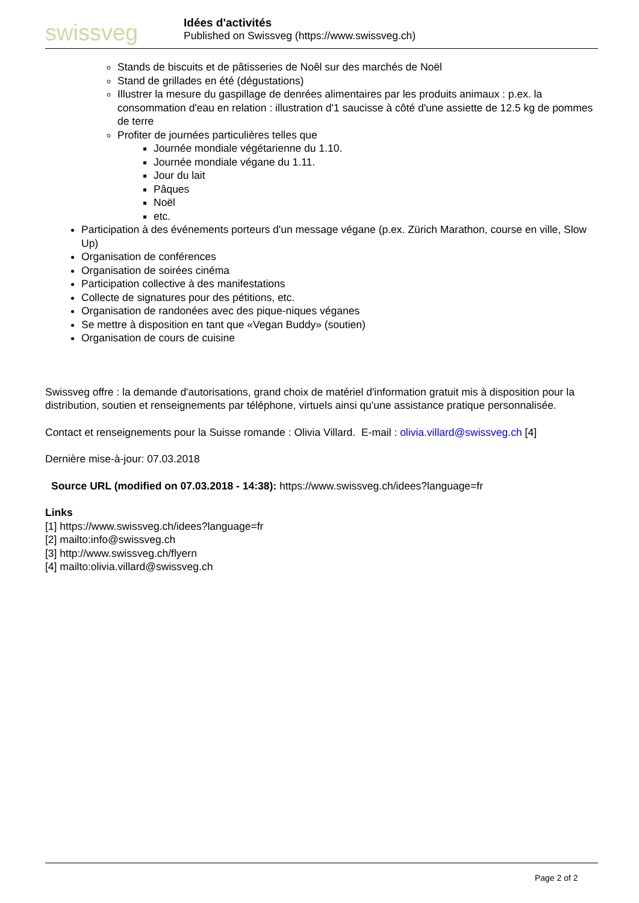swissveg
Idées d'activités
Published on Swissveg (https://www.swissveg.ch)
Stands de biscuits et de pâtisseries de Noêl sur des marchés de Noël
Stand de grillades en été (dégustations)
Illustrer la mesure du gaspillage de denrées alimentaires par les produits animaux : p.ex. la consommation d'eau en relation : illustration d'1 saucisse à côté d'une assiette de 12.5 kg de pommes de terre
Profiter de journées particulières telles que
Journée mondiale végétarienne du 1.10.
Journée mondiale végane du 1.11.
Jour du lait
Pâques
Noël
etc.
Participation à des événements porteurs d'un message végane (p.ex. Zürich Marathon, course en ville, Slow Up)
Organisation de conférences
Organisation de soirées cinéma
Participation collective à des manifestations
Collecte de signatures pour des pétitions, etc.
Organisation de randonées avec des pique-niques véganes
Se mettre à disposition en tant que «Vegan Buddy» (soutien)
Organisation de cours de cuisine
Swissveg offre : la demande d'autorisations, grand choix de matériel d'information gratuit mis à disposition pour la distribution, soutien et renseignements par téléphone, virtuels ainsi qu'une assistance pratique personnalisée.
Contact et renseignements pour la Suisse romande : Olivia Villard. E-mail : olivia.villard@swissveg.ch [4]
Dernière mise-à-jour: 07.03.2018
Source URL (modified on 07.03.2018 - 14:38): https://www.swissveg.ch/idees?language=fr
Links
[1] https://www.swissveg.ch/idees?language=fr
[2] mailto:info@swissveg.ch
[3] http://www.swissveg.ch/flyern
[4] mailto:olivia.villard@swissveg.ch
Page 2 of 2